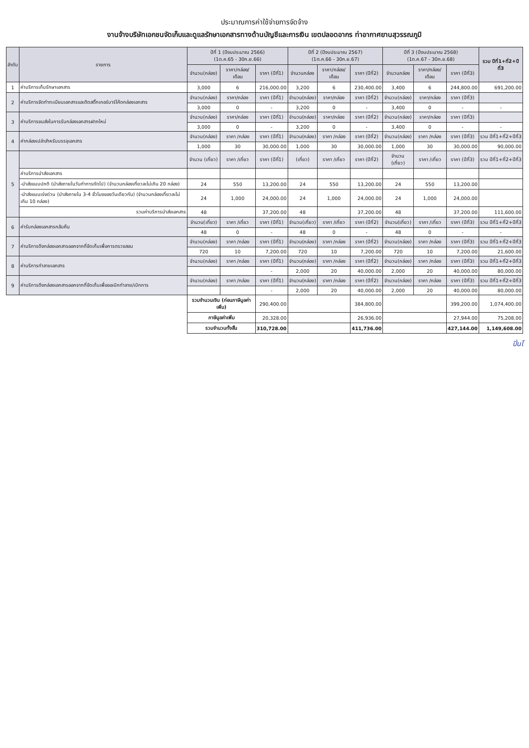ประมาณการค่าใช้จ่ายการจัดจ้าง
งานจ้างบริษัทเอกชนจัดเก็บและดูแลรักษาเอกสารทางด้านบัญชีและการเงิน เขตปลอดอากร ท่าอากาศยานสุวรรณภูมิ
| ลำดับ | รายการ | ปีที่ 1 (ปีงบประมาณ 2566) (1ต.ค.65 - 30ก.ย.66) | | | ปีที่ 2 (ปีงบประมาณ 2567) (1ต.ค.66 - 30ก.ย.67) | | | ปีที่ 3 (ปีงบประมาณ 2568) (1ต.ค.67 - 30ก.ย.68) | | | รวม ปีที่1+ที่2+ปีที่3 |
| --- | --- | --- | --- | --- | --- | --- | --- | --- | --- | --- | --- |
| | | จำนวน(กล่อง) | ราคา/กล่อง/เดือน | ราคา (ปีที่1) | จำนวนกล่อง | ราคา/กล่อง/เดือน | ราคา (ปีที่2) | จำนวนกล่อง | ราคา/กล่อง/เดือน | ราคา (ปีที่3) | |
| 1 | ค่าบริการเก็บรักษาเอกสาร | 3,000 | 6 | 216,000.00 | 3,200 | 6 | 230,400.00 | 3,400 | 6 | 244,800.00 | 691,200.00 |
| 2 | ค่าบริการจัดทำทะเบียนเอกสารและติดสติ๊กเกอร์บาร์โค้ดกล่องเอกสาร | จำนวน(กล่อง) | ราคา/กล่อง | ราคา (ปีที่1) | จำนวน(กล่อง) | ราคา/กล่อง | ราคา (ปีที่2) | จำนวน(กล่อง) | ราคา/กล่อง | ราคา (ปีที่3) | |
| | | 3,000 | 0 | - | 3,200 | 0 | - | 3,400 | 0 | - | - |
| 3 | ค่าบริการขนส่งในการรับกล่องเอกสารฝากใหม่ | จำนวน(กล่อง) | ราคา/กล่อง | ราคา (ปีที่1) | จำนวน(กล่อง) | ราคา/กล่อง | ราคา (ปีที่2) | จำนวน(กล่อง) | ราคา/กล่อง | ราคา (ปีที่3) | |
| | | 3,000 | 0 | - | 3,200 | 0 | - | 3,400 | 0 | - | - |
| 4 | ค่ากล่องเปล่าสำหรับบรรจุเอกสาร | จำนวน(กล่อง) | ราคา /กล่อง | ราคา (ปีที่1) | จำนวน(กล่อง) | ราคา /กล่อง | ราคา (ปีที่2) | จำนวน(กล่อง) | ราคา /กล่อง | ราคา (ปีที่3) | รวม ปีที่1+ที่2+ปีที่3 |
| | | 1,000 | 30 | 30,000.00 | 1,000 | 30 | 30,000.00 | 1,000 | 30 | 30,000.00 | 90,000.00 |
| 5 | | จำนวน (เที่ยว) | ราคา /เที่ยว | ราคา (ปีที่1) | (เที่ยว) | ราคา /เที่ยว | ราคา (ปีที่2) | จำนวน (เที่ยว) | ราคา /เที่ยว | ราคา (ปีที่3) | รวม ปีที่1+ที่2+ปีที่3 |
| | ค่าบริการนำส่งเอกสาร | | | | | | | | | | |
| | -นำส่งแบบปกติ (นำส่งภายในวันทำการถัดไป) (จำนวนกล่องเที่ยวละไม่เกิน 20 กล่อง) | 24 | 550 | 13,200.00 | 24 | 550 | 13,200.00 | 24 | 550 | 13,200.00 | |
| | -นำส่งแบบเร่งด่วน (นำส่งภายใน 3-4 ชั่วโมงของวันเดียวกัน) (จำนวนกล่องเที่ยวละไม่เกิน 10 กล่อง) | 24 | 1,000 | 24,000.00 | 24 | 1,000 | 24,000.00 | 24 | 1,000 | 24,000.00 | |
| | รวมค่าบริการนำส่งเอกสาร | 48 | | 37,200.00 | 48 | | 37,200.00 | 48 | | 37,200.00 | 111,600.00 |
| 6 | ค่ารับกล่องเอกสารกลับคืน | จำนวน(เที่ยว) | ราคา /เที่ยว | ราคา (ปีที่1) | จำนวน(เที่ยว) | ราคา /เที่ยว | ราคา (ปีที่2) | จำนวน(เที่ยว) | ราคา /เที่ยว | ราคา (ปีที่3) | รวม ปีที่1+ที่2+ปีที่3 |
| | | 48 | 0 | - | 48 | 0 | - | 48 | 0 | - | - |
| 7 | ค่าบริการดึงกล่องเอกสารออกจากที่จัดเก็บเพื่อการตรวจสอบ | จำนวน(กล่อง) | ราคา /กล่อง | ราคา (ปีที่1) | จำนวน(กล่อง) | ราคา /กล่อง | ราคา (ปีที่2) | จำนวน(กล่อง) | ราคา /กล่อง | ราคา (ปีที่3) | รวม ปีที่1+ที่2+ปีที่3 |
| | | 720 | 10 | 7,200.00 | 720 | 10 | 7,200.00 | 720 | 10 | 7,200.00 | 21,600.00 |
| 8 | ค่าบริการทำลายเอกสาร | จำนวน(กล่อง) | ราคา /กล่อง | ราคา (ปีที่1) | จำนวน(กล่อง) | ราคา /กล่อง | ราคา (ปีที่2) | จำนวน(กล่อง) | ราคา /กล่อง | ราคา (ปีที่3) | รวม ปีที่1+ที่2+ปีที่3 |
| | | | | - | 2,000 | 20 | 40,000.00 | 2,000 | 20 | 40,000.00 | 80,000.00 |
| 9 | ค่าบริการดึงกล่องเอกสารออกจากที่จัดเก็บเพื่อขอเบิกทำลาย/เบิกการ | จำนวน(กล่อง) | ราคา /กล่อง | ราคา (ปีที่1) | จำนวน(กล่อง) | ราคา /กล่อง | ราคา (ปีที่2) | จำนวน(กล่อง) | ราคา /กล่อง | ราคา (ปีที่3) | รวม ปีที่1+ที่2+ปีที่3 |
| | | | | - | 2,000 | 20 | 40,000.00 | 2,000 | 20 | 40,000.00 | 80,000.00 |
| | | รวมจำนวนเงิน (ก่อนภาษีมูลค่าเพิ่ม) | | 290,400.00 | | | 384,800.00 | | | 399,200.00 | 1,074,400.00 |
| | | ภาษีมูลค่าเพิ่ม | | 20,328.00 | | | 26,936.00 | | | 27,944.00 | 75,208.00 |
| | | รวมจำนวนทั้งสิ้น | | 310,728.00 | | | 411,736.00 | | | 427,144.00 | 1,149,608.00 |
ปิ่นโ